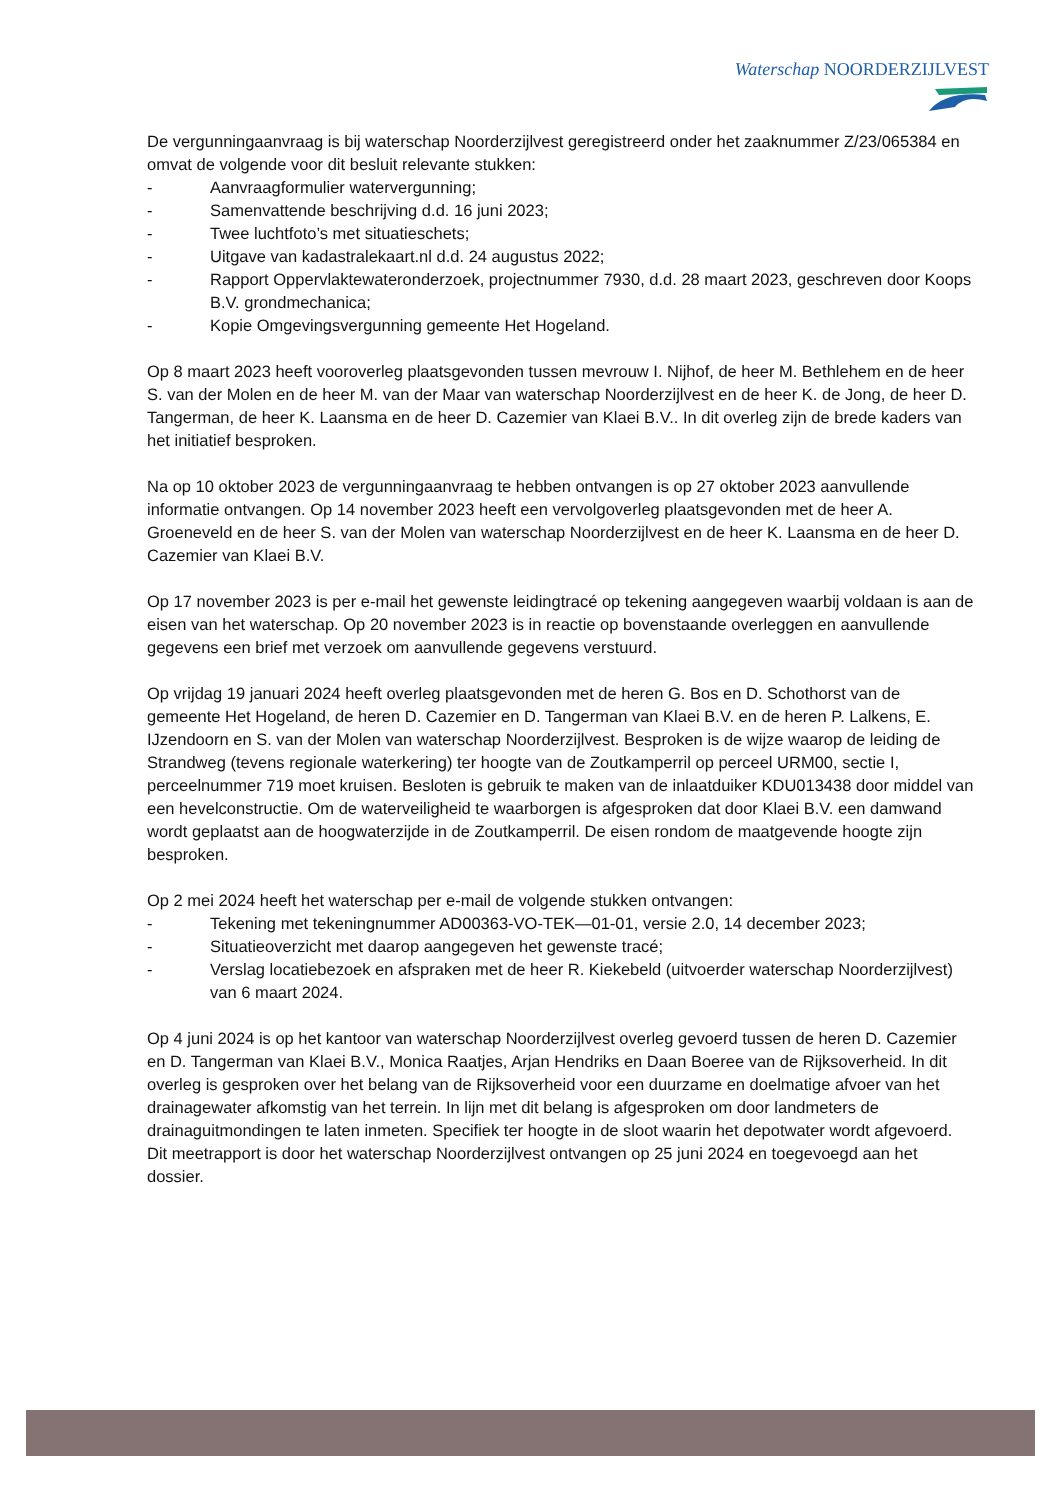Waterschap NOORDERZIJLVEST
De vergunningaanvraag is bij waterschap Noorderzijlvest geregistreerd onder het zaaknummer Z/23/065384 en omvat de volgende voor dit besluit relevante stukken:
- Aanvraagformulier watervergunning;
- Samenvattende beschrijving d.d. 16 juni 2023;
- Twee luchtfoto’s met situatieschets;
- Uitgave van kadastralekaart.nl d.d. 24 augustus 2022;
- Rapport Oppervlaktewateronderzoek, projectnummer 7930, d.d. 28 maart 2023, geschreven door Koops B.V. grondmechanica;
- Kopie Omgevingsvergunning gemeente Het Hogeland.
Op 8 maart 2023 heeft vooroverleg plaatsgevonden tussen mevrouw I. Nijhof, de heer M. Bethlehem en de heer S. van der Molen en de heer M. van der Maar van waterschap Noorderzijlvest en de heer K. de Jong, de heer D. Tangerman, de heer K. Laansma en de heer D. Cazemier van Klaei B.V.. In dit overleg zijn de brede kaders van het initiatief besproken.
Na op 10 oktober 2023 de vergunningaanvraag te hebben ontvangen is op 27 oktober 2023 aanvullende informatie ontvangen. Op 14 november 2023 heeft een vervolgoverleg plaatsgevonden met de heer A. Groeneveld en de heer S. van der Molen van waterschap Noorderzijlvest en de heer K. Laansma en de heer D. Cazemier van Klaei B.V.
Op 17 november 2023 is per e-mail het gewenste leidingtracé op tekening aangegeven waarbij voldaan is aan de eisen van het waterschap. Op 20 november 2023 is in reactie op bovenstaande overleggen en aanvullende gegevens een brief met verzoek om aanvullende gegevens verstuurd.
Op vrijdag 19 januari 2024 heeft overleg plaatsgevonden met de heren G. Bos en D. Schothorst van de gemeente Het Hogeland, de heren D. Cazemier en D. Tangerman van Klaei B.V. en de heren P. Lalkens, E. IJzendoorn en S. van der Molen van waterschap Noorderzijlvest. Besproken is de wijze waarop de leiding de Strandweg (tevens regionale waterkering) ter hoogte van de Zoutkamperril op perceel URM00, sectie I, perceelnummer 719 moet kruisen. Besloten is gebruik te maken van de inlaatduiker KDU013438 door middel van een hevelconstructie. Om de waterveiligheid te waarborgen is afgesproken dat door Klaei B.V. een damwand wordt geplaatst aan de hoogwaterzijde in de Zoutkamperril. De eisen rondom de maatgevende hoogte zijn besproken.
Op 2 mei 2024 heeft het waterschap per e-mail de volgende stukken ontvangen:
- Tekening met tekeningnummer AD00363-VO-TEK—01-01, versie 2.0, 14 december 2023;
- Situatieoverzicht met daarop aangegeven het gewenste tracé;
- Verslag locatiebezoek en afspraken met de heer R. Kiekebeld (uitvoerder waterschap Noorderzijlvest) van 6 maart 2024.
Op 4 juni 2024 is op het kantoor van waterschap Noorderzijlvest overleg gevoerd tussen de heren D. Cazemier en D. Tangerman van Klaei B.V., Monica Raatjes, Arjan Hendriks en Daan Boeree van de Rijksoverheid. In dit overleg is gesproken over het belang van de Rijksoverheid voor een duurzame en doelmatige afvoer van het drainagewater afkomstig van het terrein. In lijn met dit belang is afgesproken om door landmeters de drainaguitmondingen te laten inmeten. Specifiek ter hoogte in de sloot waarin het depotwater wordt afgevoerd. Dit meetrapport is door het waterschap Noorderzijlvest ontvangen op 25 juni 2024 en toegevoegd aan het dossier.